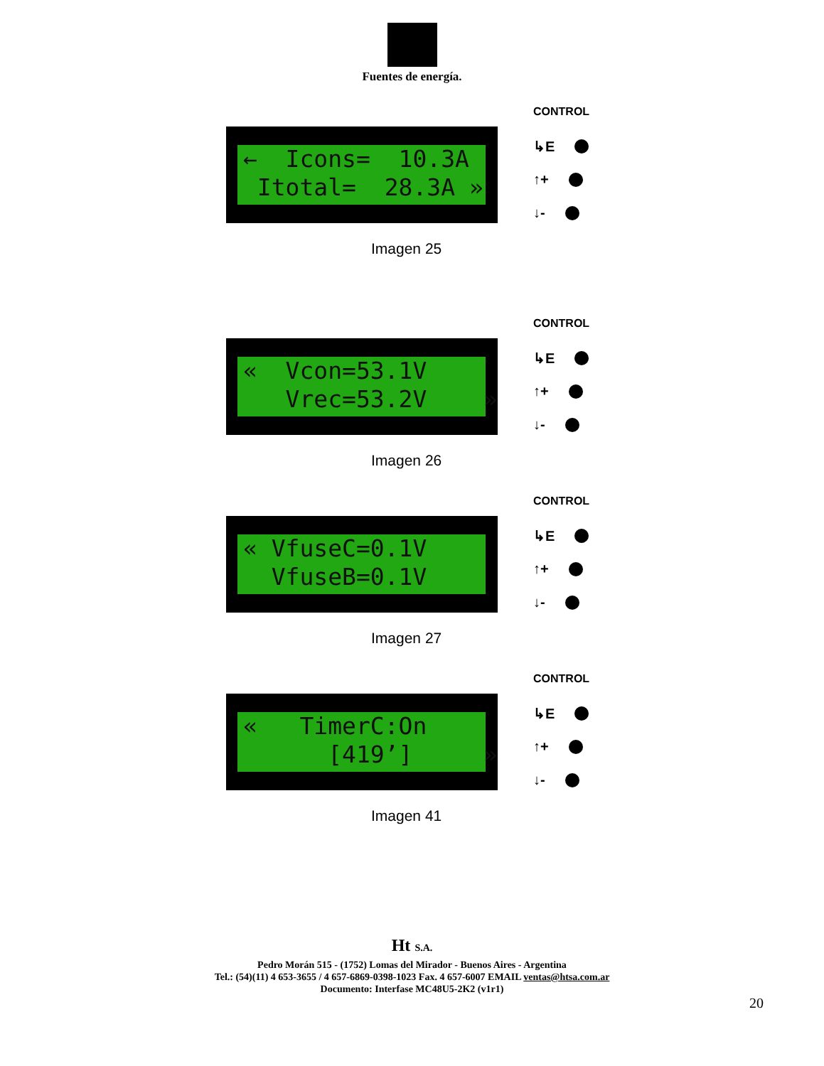Fuentes de energía.
← Icons= 10.3A Itotal= 28.3A »
CONTROL
↳E
↑+
↓-
Imagen 25
« Vcon=53.1V Vrec=53.2V »
CONTROL
↳E
↑+
↓-
Imagen 26
« VfuseC=0.1V VfuseB=0.1V
CONTROL
↳E
↑+
↓-
Imagen 27
« TimerC:On [419’] »
CONTROL
↳E
↑+
↓-
Imagen 41
Ht S.A.
Pedro Morán 515 - (1752) Lomas del Mirador - Buenos Aires - Argentina
Tel.: (54)(11) 4 653-3655 / 4 657-6869-0398-1023 Fax. 4 657-6007 EMAIL ventas@htsa.com.ar
Documento: Interfase MC48U5-2K2 (v1r1)
20